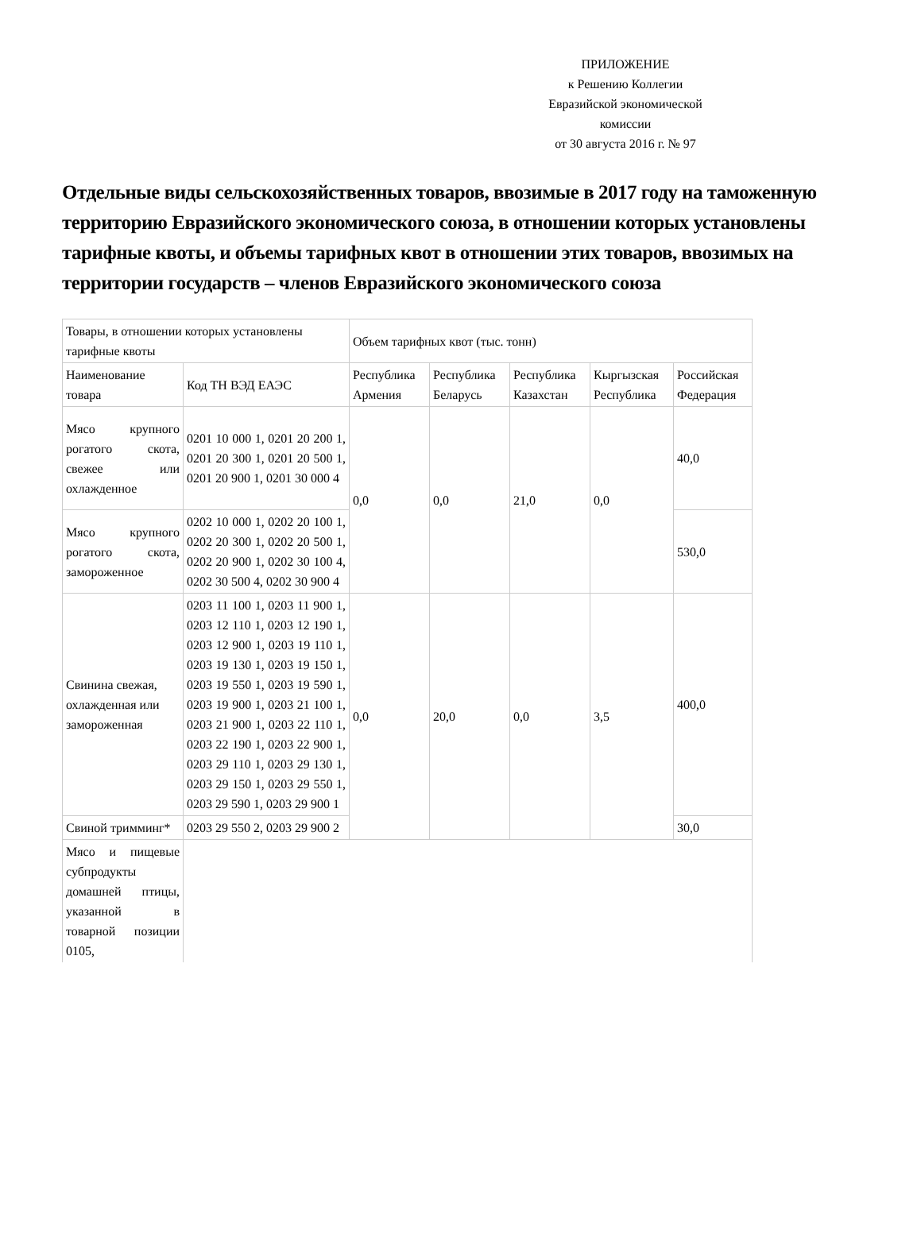ПРИЛОЖЕНИЕ
к Решению Коллегии
Евразийской экономической
комиссии
от 30 августа 2016 г. № 97
Отдельные виды сельскохозяйственных товаров, ввозимые в 2017 году на таможенную территорию Евразийского экономического союза, в отношении которых установлены тарифные квоты, и объемы тарифных квот в отношении этих товаров, ввозимых на территории государств – членов Евразийского экономического союза
| Товары, в отношении которых установлены тарифные квоты | | Объем тарифных квот (тыс. тонн) | | | | |
| Наименование товара | Код ТН ВЭД ЕАЭС | Республика Армения | Республика Беларусь | Республика Казахстан | Кыргызская Республика | Российская Федерация |
| Мясо крупного рогатого скота, свежее или охлажденное | 0201 10 000 1, 0201 20 200 1, 0201 20 300 1, 0201 20 500 1, 0201 20 900 1, 0201 30 000 4 | 0,0 | 0,0 | 21,0 | 0,0 | 40,0 |
| Мясо крупного рогатого скота, замороженное | 0202 10 000 1, 0202 20 100 1, 0202 20 300 1, 0202 20 500 1, 0202 20 900 1, 0202 30 100 4, 0202 30 500 4, 0202 30 900 4 | | | | | 530,0 |
| Свинина свежая, охлажденная или замороженная | 0203 11 100 1, 0203 11 900 1, 0203 12 110 1, 0203 12 190 1, 0203 12 900 1, 0203 19 110 1, 0203 19 130 1, 0203 19 150 1, 0203 19 550 1, 0203 19 590 1, 0203 19 900 1, 0203 21 100 1, 0203 21 900 1, 0203 22 110 1, 0203 22 190 1, 0203 22 900 1, 0203 29 110 1, 0203 29 130 1, 0203 29 150 1, 0203 29 550 1, 0203 29 590 1, 0203 29 900 1 | 0,0 | 20,0 | 0,0 | 3,5 | 400,0 |
| Свиной тримминг* | 0203 29 550 2, 0203 29 900 2 | | | | | 30,0 |
| Мясо и пищевые субпродукты домашней птицы, указанной в товарной позиции 0105, | | | | | | |